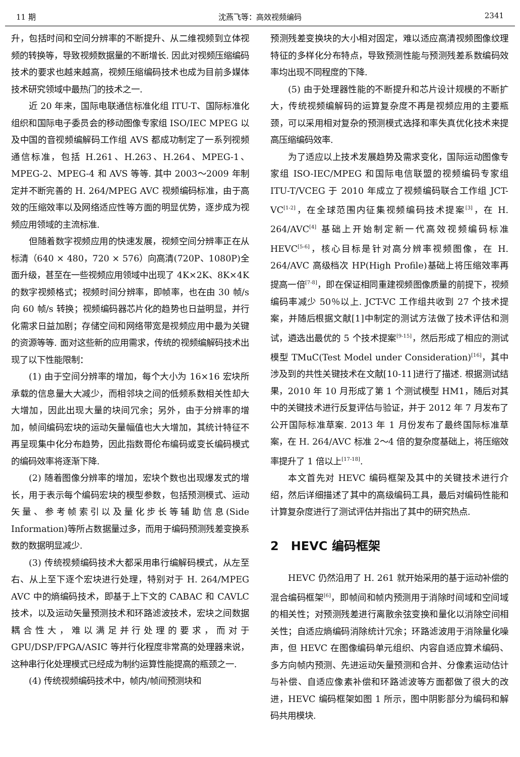11 期 沈燕飞等：高效视频编码 2341
升，包括时间和空间分辨率的不断提升、从二维视频到立体视频的转换等，导致视频数据量的不断增长. 因此对视频压缩编码技术的要求也越来越高，视频压缩编码技术也成为目前多媒体技术研究领域中最热门的技术之一.
近 20 年来，国际电联通信标准化组 ITU-T、国际标准化组织和国际电子委员会的移动图像专家组 ISO/IEC MPEG 以及中国的音视频编解码工作组 AVS 都成功制定了一系列视频通信标准，包括 H.261、H.263、H.264、MPEG-1、MPEG-2、MPEG-4 和 AVS 等等. 其中 2003～2009 年制定并不断完善的 H. 264/MPEG AVC 视频编码标准，由于高效的压缩效率以及网络适应性等方面的明显优势，逐步成为视频应用领域的主流标准.
但随着数字视频应用的快速发展，视频空间分辨率正在从标清（640 × 480，720 × 576）向高清(720P、1080P)全面升级，甚至在一些视频应用领域中出现了 4K×2K、8K×4K 的数字视频格式；视频时间分辨率，即帧率，也在由 30 帧/s 向 60 帧/s 转换；视频编码器芯片化的趋势也日益明显，并行化需求日益加剧；存储空间和网络带宽是视频应用中最为关键的资源等等. 面对这些新的应用需求，传统的视频编解码技术出现了以下性能限制：
(1) 由于空间分辨率的增加，每个大小为 16×16 宏块所承载的信息量大大减少，而相邻块之间的低频系数相关性却大大增加，因此出现大量的块间冗余；另外，由于分辨率的增加，帧间编码宏块的运动矢量幅值也大大增加，其统计特征不再呈现集中化分布趋势，因此指数哥伦布编码或变长编码模式的编码效率将逐渐下降.
(2) 随着图像分辨率的增加，宏块个数也出现爆发式的增长，用于表示每个编码宏块的模型参数，包括预测模式、运动矢量、参考帧索引以及量化步长等辅助信息(Side Information)等所占数据量过多，而用于编码预测残差变换系数的数据明显减少.
(3) 传统视频编码技术大都采用串行编解码模式，从左至右、从上至下逐个宏块进行处理，特别对于 H. 264/MPEG AVC 中的熵编码技术，即基于上下文的 CABAC 和 CAVLC 技术，以及运动矢量预测技术和环路滤波技术，宏块之间数据耦合性大，难以满足并行处理的要求，而对于 GPU/DSP/FPGA/ASIC 等并行化程度非常高的处理器来说，这种串行化处理模式已经成为制约运算性能提高的瓶颈之一.
(4) 传统视频编码技术中，帧内/帧间预测块和
预测残差变换块的大小相对固定，难以适应高清视频图像纹理特征的多样化分布特点，导致预测性能与预测残差系数编码效率均出现不同程度的下降.
(5) 由于处理器性能的不断提升和芯片设计规模的不断扩大，传统视频编解码的运算复杂度不再是视频应用的主要瓶颈，可以采用相对复杂的预测模式选择和率失真优化技术来提高压缩编码效率.
为了适应以上技术发展趋势及需求变化，国际运动图像专家组 ISO-IEC/MPEG 和国际电信联盟的视频编码专家组 ITU-T/VCEG 于 2010 年成立了视频编码联合工作组 JCT-VC<sup>[1-2]</sup>，在全球范围内征集视频编码技术提案<sup>[3]</sup>，在 H. 264/AVC<sup>[4]</sup> 基础上开始制定新一代高效视频编码标准 HEVC<sup>[5-6]</sup>，核心目标是针对高分辨率视频图像，在 H. 264/AVC 高级档次 HP(High Profile)基础上将压缩效率再提高一倍<sup>[7-8]</sup>，即在保证相同重建视频图像质量的前提下，视频编码率减少 50％以上. JCT-VC 工作组共收到 27 个技术提案，并随后根据文献[1]中制定的测试方法做了技术评估和测试，遴选出最优的 5 个技术提案<sup>[9-15]</sup>，然后形成了相应的测试模型 TMuC(Test Model under Consideration)<sup>[16]</sup>，其中涉及到的共性关键技术在文献[10-11]进行了描述. 根据测试结果，2010 年 10 月形成了第 1 个测试模型 HM1，随后对其中的关键技术进行反复评估与验证，并于 2012 年 7 月发布了公开国际标准草案. 2013 年 1 月份发布了最终国际标准草案，在 H. 264/AVC 标准 2～4 倍的复杂度基础上，将压缩效率提升了 1 倍以上<sup>[17-18]</sup>.
本文首先对 HEVC 编码框架及其中的关键技术进行介绍，然后详细描述了其中的高级编码工具，最后对编码性能和计算复杂度进行了测试评估并指出了其中的研究热点.
2　HEVC 编码框架
HEVC 仍然沿用了 H. 261 就开始采用的基于运动补偿的混合编码框架<sup>[6]</sup>，即帧间和帧内预测用于消除时间域和空间域的相关性；对预测残差进行离散余弦变换和量化以消除空间相关性；自适应熵编码消除统计冗余；环路滤波用于消除量化噪声，但 HEVC 在图像编码单元组织、内容自适应算术编码、多方向帧内预测、先进运动矢量预测和合并、分像素运动估计与补偿、自适应像素补偿和环路滤波等方面都做了很大的改进，HEVC 编码框架如图 1 所示，图中阴影部分为编码和解码共用模块.